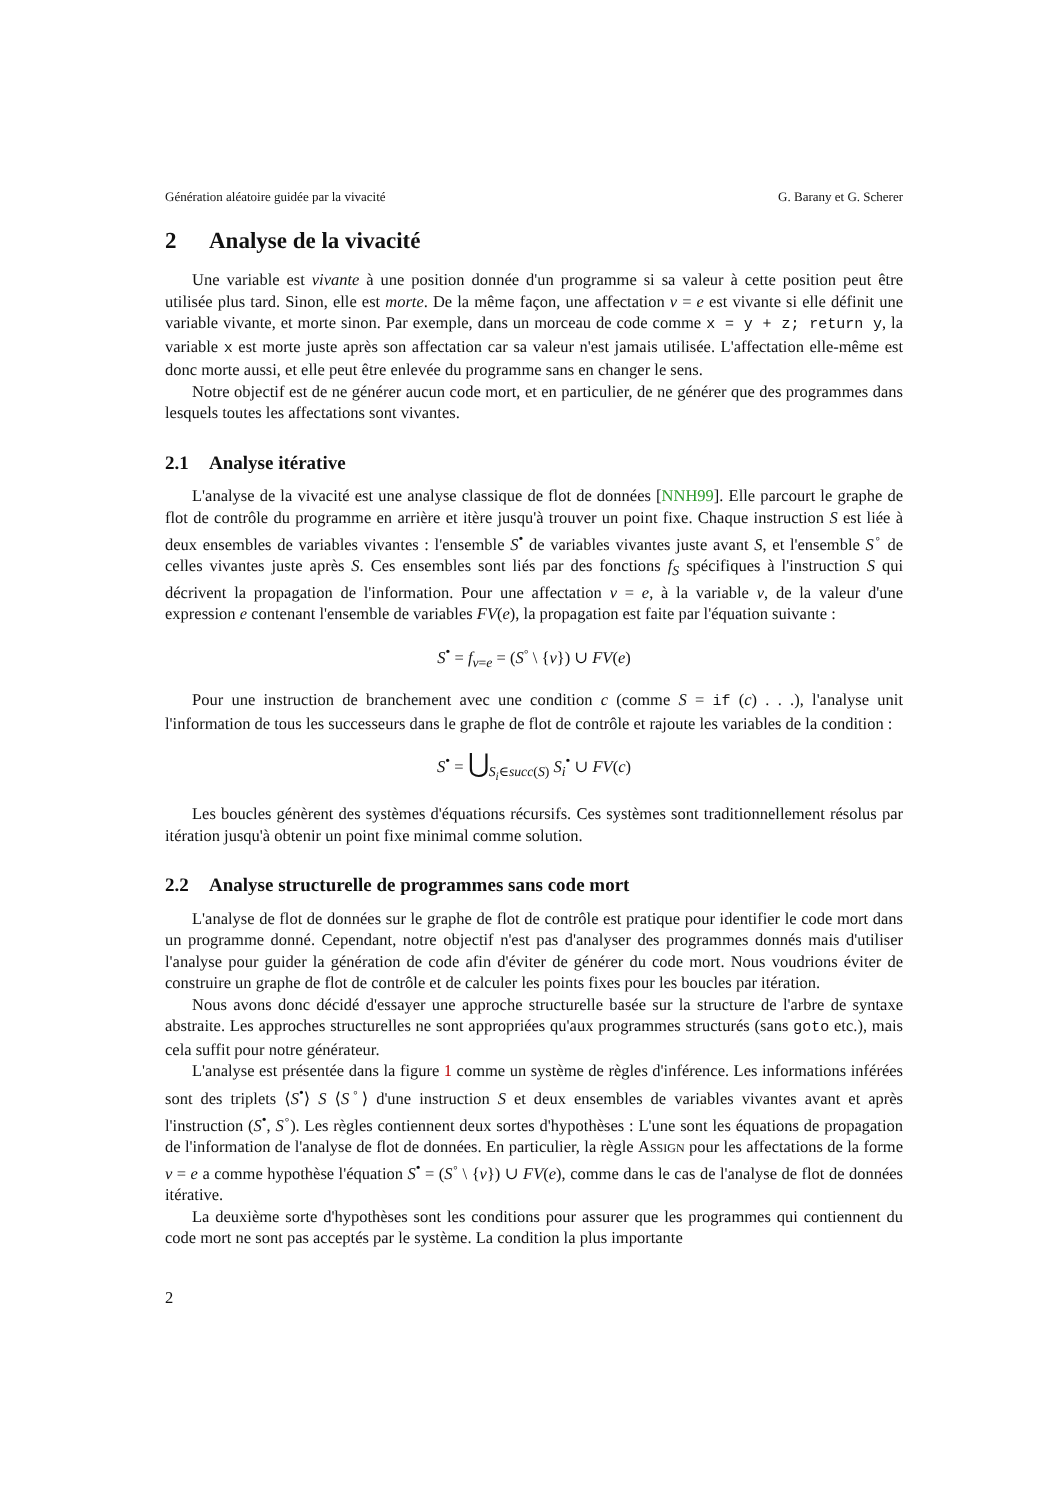Génération aléatoire guidée par la vivacité G. Barany et G. Scherer
2 Analyse de la vivacité
Une variable est vivante à une position donnée d'un programme si sa valeur à cette position peut être utilisée plus tard. Sinon, elle est morte. De la même façon, une affectation v = e est vivante si elle définit une variable vivante, et morte sinon. Par exemple, dans un morceau de code comme x = y + z; return y, la variable x est morte juste après son affectation car sa valeur n'est jamais utilisée. L'affectation elle-même est donc morte aussi, et elle peut être enlevée du programme sans en changer le sens.
Notre objectif est de ne générer aucun code mort, et en particulier, de ne générer que des programmes dans lesquels toutes les affectations sont vivantes.
2.1 Analyse itérative
L'analyse de la vivacité est une analyse classique de flot de données [NNH99]. Elle parcourt le graphe de flot de contrôle du programme en arrière et itère jusqu'à trouver un point fixe. Chaque instruction S est liée à deux ensembles de variables vivantes : l'ensemble S<sup>•</sup> de variables vivantes juste avant S, et l'ensemble S<sup>◦</sup> de celles vivantes juste après S. Ces ensembles sont liés par des fonctions f<sub>S</sub> spécifiques à l'instruction S qui décrivent la propagation de l'information. Pour une affectation v = e, à la variable v, de la valeur d'une expression e contenant l'ensemble de variables FV(e), la propagation est faite par l'équation suivante :
S<sup>•</sup> = f<sub>v=e</sub> = (S<sup>◦</sup> \ {v}) ∪ FV(e)
Pour une instruction de branchement avec une condition c (comme S = if (c) . . .), l'analyse unit l'information de tous les successeurs dans le graphe de flot de contrôle et rajoute les variables de la condition :
S<sup>•</sup> = ⋃<sub>S<sub>i</sub>∈succ(S)</sub> S<sub>i</sub><sup>•</sup> ∪ FV(c)
Les boucles génèrent des systèmes d'équations récursifs. Ces systèmes sont traditionnellement résolus par itération jusqu'à obtenir un point fixe minimal comme solution.
2.2 Analyse structurelle de programmes sans code mort
L'analyse de flot de données sur le graphe de flot de contrôle est pratique pour identifier le code mort dans un programme donné. Cependant, notre objectif n'est pas d'analyser des programmes donnés mais d'utiliser l'analyse pour guider la génération de code afin d'éviter de générer du code mort. Nous voudrions éviter de construire un graphe de flot de contrôle et de calculer les points fixes pour les boucles par itération.
Nous avons donc décidé d'essayer une approche structurelle basée sur la structure de l'arbre de syntaxe abstraite. Les approches structurelles ne sont appropriées qu'aux programmes structurés (sans goto etc.), mais cela suffit pour notre générateur.
L'analyse est présentée dans la figure 1 comme un système de règles d'inférence. Les informations inférées sont des triplets ⟨S<sup>•</sup>⟩ S ⟨S<sup>◦</sup>⟩ d'une instruction S et deux ensembles de variables vivantes avant et après l'instruction (S<sup>•</sup>, S<sup>◦</sup>). Les règles contiennent deux sortes d'hypothèses : L'une sont les équations de propagation de l'information de l'analyse de flot de données. En particulier, la règle Assign pour les affectations de la forme v = e a comme hypothèse l'équation S<sup>•</sup> = (S<sup>◦</sup> \ {v}) ∪ FV(e), comme dans le cas de l'analyse de flot de données itérative.
La deuxième sorte d'hypothèses sont les conditions pour assurer que les programmes qui contiennent du code mort ne sont pas acceptés par le système. La condition la plus importante
2